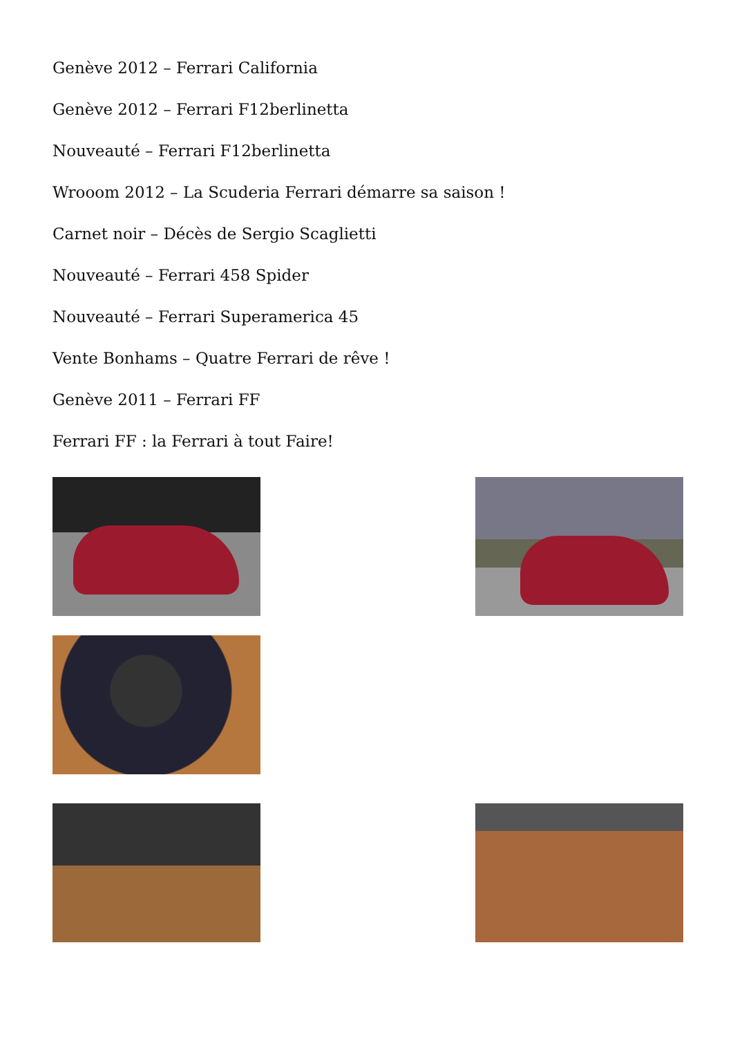Genève 2012 – Ferrari California
Genève 2012 – Ferrari F12berlinetta
Nouveauté – Ferrari F12berlinetta
Wrooom 2012 – La Scuderia Ferrari démarre sa saison !
Carnet noir – Décès de Sergio Scaglietti
Nouveauté – Ferrari 458 Spider
Nouveauté – Ferrari Superamerica 45
Vente Bonhams – Quatre Ferrari de rêve !
Genève 2011 – Ferrari FF
Ferrari FF : la Ferrari à tout Faire!